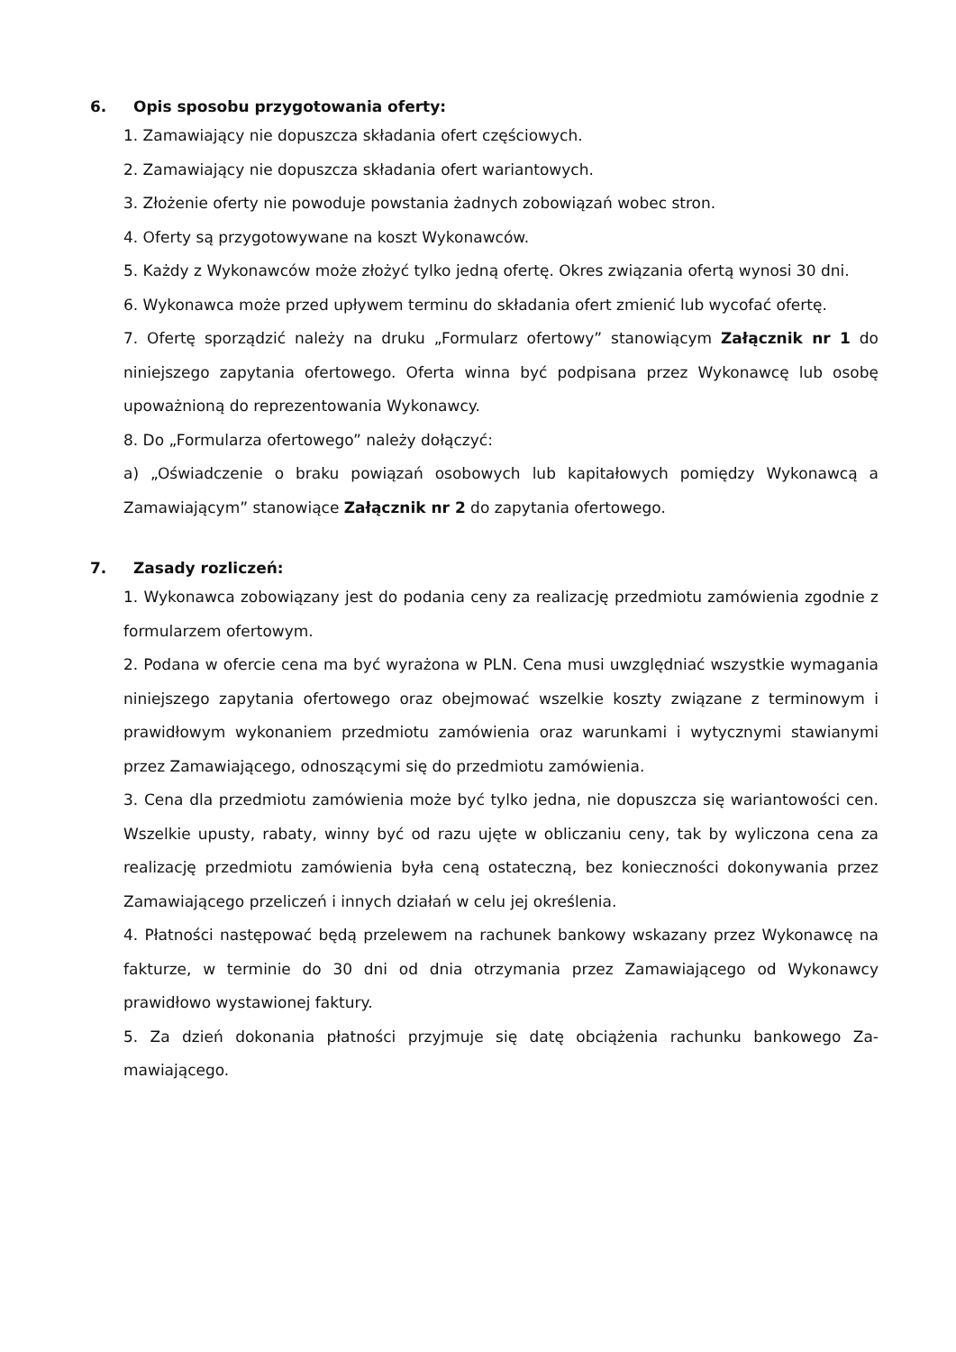6. Opis sposobu przygotowania oferty:
1. Zamawiający nie dopuszcza składania ofert częściowych.
2. Zamawiający nie dopuszcza składania ofert wariantowych.
3. Złożenie oferty nie powoduje powstania żadnych zobowiązań wobec stron.
4. Oferty są przygotowywane na koszt Wykonawców.
5. Każdy z Wykonawców może złożyć tylko jedną ofertę. Okres związania ofertą wynosi 30 dni.
6. Wykonawca może przed upływem terminu do składania ofert zmienić lub wycofać ofertę.
7. Ofertę sporządzić należy na druku „Formularz ofertowy” stanowiącym Załącznik nr 1 do niniejszego zapytania ofertowego. Oferta winna być podpisana przez Wykonawcę lub osobę upoważnioną do reprezentowania Wykonawcy.
8. Do „Formularza ofertowego” należy dołączyć:
a) „Oświadczenie o braku powiązań osobowych lub kapitałowych pomiędzy Wykonawcą a Zamawiającym” stanowiące Załącznik nr 2 do zapytania ofertowego.
7. Zasady rozliczeń:
1. Wykonawca zobowiązany jest do podania ceny za realizację przedmiotu zamówienia zgodnie z formularzem ofertowym.
2. Podana w ofercie cena ma być wyrażona w PLN. Cena musi uwzględniać wszystkie wymagania niniejszego zapytania ofertowego oraz obejmować wszelkie koszty związane z terminowym i prawidłowym wykonaniem przedmiotu zamówienia oraz warunkami i wytycznymi stawianymi przez Zamawiającego, odnoszącymi się do przedmiotu zamówienia.
3. Cena dla przedmiotu zamówienia może być tylko jedna, nie dopuszcza się wariantowości cen. Wszelkie upusty, rabaty, winny być od razu ujęte w obliczaniu ceny, tak by wyliczona cena za realizację przedmiotu zamówienia była ceną ostateczną, bez konieczności dokonywania przez Zamawiającego przeliczeń i innych działań w celu jej określenia.
4. Płatności następować będą przelewem na rachunek bankowy wskazany przez Wykonawcę na fakturze, w terminie do 30 dni od dnia otrzymania przez Zamawiającego od Wykonawcy prawidłowo wystawionej faktury.
5. Za dzień dokonania płatności przyjmuje się datę obciążenia rachunku bankowego Za- mawiającego.